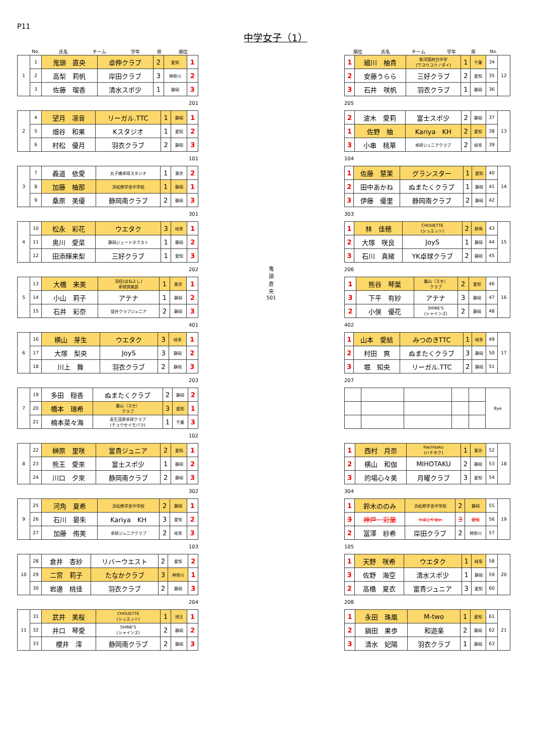P11
中学女子（1）
| | No. | 氏名 | チーム | 学年 | 県 | 順位 |
| --- | --- | --- | --- | --- | --- | --- |
| 1 | 1 | 鬼頭 直央 | 卓伸クラブ | 2 | 愛知 | 1 |
| | 2 | 高梨 莉帆 | 岸田クラブ | 3 | 神奈川 | 2 |
| | 3 | 佐藤 瑠香 | 清水スポ少 | 1 | 静岡 | 3 |
201
| 2 | 4 | 望月 凛音 | リーガル.TTC | 1 | 静岡 | 1 |
| | 5 | 畑谷 和果 | Kスタジオ | 1 | 愛知 | 2 |
| | 6 | 村松 優月 | 羽衣クラブ | 2 | 静岡 | 3 |
101
| 3 | 7 | 義道 依愛 | 丸子橋卓球スタジオ | 1 | 東京 | 2 |
| | 8 | 加藤 柚那 | 浜松修学舎中学校 | 1 | 静岡 | 1 |
| | 9 | 桑原 美優 | 静岡南クラブ | 2 | 静岡 | 3 |
301
| 4 | 10 | 松永 彩花 | ウエタク | 3 | 岐阜 | 1 |
| | 11 | 奥川 愛菜 | 静岡ジェードネクスト | 1 | 静岡 | 2 |
| | 12 | 田添輝来梨 | 三好クラブ | 1 | 愛知 | 3 |
202
| 5 | 13 | 大橋 来美 | 羽佳(はねよし) 卓球倶楽部 | 1 | 東京 | 1 |
| | 14 | 小山 莉子 | アテナ | 1 | 静岡 | 2 |
| | 15 | 石井 彩奈 | 袋井クラブジュニア | 2 | 静岡 | 3 |
401
| 6 | 16 | 横山 芽生 | ウエタク | 3 | 岐阜 | 1 |
| | 17 | 大塚 梨央 | JoyS | 3 | 静岡 | 2 |
| | 18 | 川上 舞 | 羽衣クラブ | 2 | 静岡 | 3 |
203
| 7 | 19 | 多田 穏香 | ぬまたくクラブ | 2 | 静岡 | 2 |
| | 20 | 橋本 瑞希 | 嵩山（スセ） クラブ | 3 | 愛知 | 1 |
| | 21 | 楠本菜々海 | 長生茂原卓球クラブ (チョウセイモバラ) | 1 | 千葉 | 3 |
102
| 8 | 22 | 榊原 里咲 | 富貴ジュニア | 2 | 愛知 | 1 |
| | 23 | 熊王 愛來 | 富士スポ少 | 1 | 静岡 | 2 |
| | 24 | 川口 夕來 | 静岡南クラブ | 2 | 静岡 | 3 |
302
| 9 | 25 | 河角 夏希 | 浜松修学舎中学校 | 2 | 静岡 | 1 |
| | 26 | 石川 晏朱 | Kariya KH | 3 | 愛知 | 2 |
| | 27 | 加藤 侑美 | 卓研ジュニアクラブ | 2 | 岐阜 | 3 |
103
| 10 | 28 | 倉井 杏紗 | リバーウエスト | 2 | 愛知 | 2 |
| | 29 | 二宮 莉子 | たなかクラブ | 3 | 神奈川 | 1 |
| | 30 | 岩邊 桃佳 | 羽衣クラブ | 2 | 静岡 | 3 |
204
| 11 | 31 | 武井 美桜 | CHOUETTE (シュエット) | 1 | 埼玉 | 1 |
| | 32 | 井口 琴愛 | SHINE'S (シャインズ) | 2 | 静岡 | 2 |
| | 33 | 櫻井 澪 | 静岡南クラブ | 2 | 静岡 | 3 |
鬼
頭
直
央
501
| 順位 | 氏名 | チーム | 学年 | 県 | No. | |
| --- | --- | --- | --- | --- | --- | --- |
| 1 | 細川 柚貴 | 和洋国府台中学 (ワヨウコウノダイ) | 1 | 千葉 | 34 | 12 |
| 2 | 安藤うらら | 三好クラブ | 2 | 愛知 | 35 | |
| 3 | 石井 咲帆 | 羽衣クラブ | 1 | 静岡 | 36 | |
205
| 2 | 波木 愛莉 | 富士スポ少 | 2 | 静岡 | 37 | 13 |
| 1 | 佐野 柚 | Kariya KH | 2 | 愛知 | 38 | |
| 3 | 小串 桃華 | 卓研ジュニアクラブ | 2 | 岐阜 | 39 | |
104
| 1 | 佐藤 慧茉 | グランスター | 1 | 愛知 | 40 | 14 |
| 2 | 田中あかね | ぬまたくクラブ | 1 | 静岡 | 41 | |
| 3 | 伊藤 優里 | 静岡南クラブ | 2 | 静岡 | 42 | |
303
| 1 | 林 佳穂 | CHOUETTE (シュエット) | 2 | 群馬 | 43 | 15 |
| 2 | 大塚 咲良 | JoyS | 1 | 静岡 | 44 | |
| 3 | 石川 真緒 | YK卓球クラブ | 2 | 静岡 | 45 | |
206
| 1 | 熊谷 琴葉 | 嵩山（スセ） クラブ | 2 | 愛知 | 46 | 16 |
| 3 | 下平 有紗 | アテナ | 3 | 静岡 | 47 | |
| 2 | 小俣 優花 | SHINE'S (シャインズ) | 2 | 静岡 | 48 | |
402
| 1 | 山本 愛結 | みつのきTTC | 1 | 岐阜 | 49 | 17 |
| 2 | 村田 爽 | ぬまたくクラブ | 3 | 静岡 | 50 | |
| 3 | 堀 知央 | リーガル.TTC | 2 | 静岡 | 51 | |
207
| | | | | | Bye |
| 1 | 西村 月奈 | Hachitaku (ハチタク) | 1 | 東京 | 52 | 18 |
| 2 | 横山 和伽 | MIHOTAKU | 2 | 静岡 | 53 | |
| 3 | 的場心々美 | 月曜クラブ | 3 | 愛知 | 54 | |
304
| 1 | 鈴木ののみ | 浜松修学舎中学校 | 2 | 静岡 | 55 | 19 |
| 3 | 神戸 彩葉 | うばこやまJr. | 3 | 愛知 | 56 | |
| 2 | 冨澤 紗希 | 岸田クラブ | 2 | 神奈川 | 57 | |
105
| 1 | 天野 咲希 | ウエタク | 1 | 岐阜 | 58 | 20 |
| 3 | 佐野 海空 | 清水スポ少 | 1 | 静岡 | 59 | |
| 2 | 高橋 夏衣 | 富貴ジュニア | 3 | 愛知 | 60 | |
208
| 1 | 永田 珠凰 | M-two | 1 | 愛知 | 61 | 21 |
| 2 | 鍋田 果歩 | 和遊楽 | 2 | 静岡 | 62 | |
| 3 | 清水 妃陽 | 羽衣クラブ | 1 | 静岡 | 63 | |